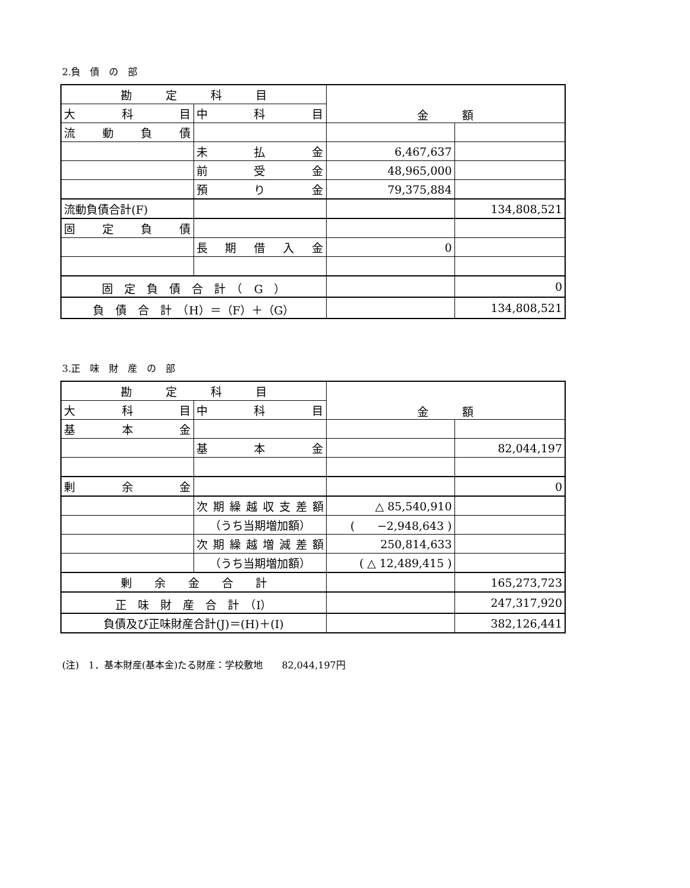2.負　債　の　部
| 勘 定 科 目 | | 金 額 | |
| 大 科 目 | 中 科 目 | | |
| 流 動 負 債 | | | |
| | 未 払 金 | 6,467,637 | |
| | 前 受 金 | 48,965,000 | |
| | 預 り 金 | 79,375,884 | |
| 流動負債合計(F) | | | 134,808,521 |
| 固 定 負 債 | | | |
| | 長 期 借 入 金 | 0 | |
| 固 定 負 債 合 計 （ G ） | | | 0 |
| 負 債 合 計 （H）＝（F）＋（G） | | | 134,808,521 |
3.正　味　財　産　の　部
| 勘 定 科 目 | | 金 額 | |
| 大 科 目 | 中 科 目 | | |
| 基 本 金 | | | |
| | 基 本 金 | | 82,044,197 |
| 剰 余 金 | | | 0 |
| | 次期繰越収支差額 | △ 85,540,910 | |
| | （うち当期増加額） | ( −2,948,643 ) | |
| | 次期繰越増減差額 | 250,814,633 | |
| | （うち当期増加額） | ( △ 12,489,415 ) | |
| 剰 余 金 合 計 | | | 165,273,723 |
| 正 味 財 産 合 計 （I） | | | 247,317,920 |
| 負債及び正味財産合計(J)＝(H)＋(I) | | | 382,126,441 |
(注)　1．基本財産(基本金)たる財産：学校敷地　　82,044,197円